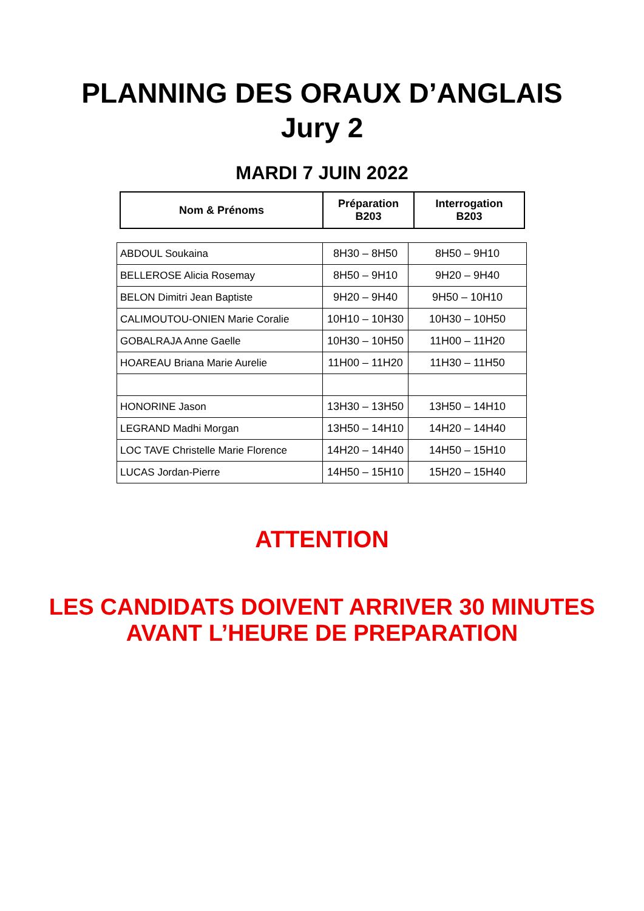PLANNING DES ORAUX D’ANGLAIS
Jury 2
MARDI 7 JUIN 2022
| Nom & Prénoms | Préparation B203 | Interrogation B203 |
| --- | --- | --- |
| ABDOUL Soukaina | 8H30 – 8H50 | 8H50 – 9H10 |
| BELLEROSE Alicia Rosemay | 8H50 – 9H10 | 9H20 – 9H40 |
| BELON Dimitri Jean Baptiste | 9H20 – 9H40 | 9H50 – 10H10 |
| CALIMOUTOU-ONIEN Marie Coralie | 10H10 – 10H30 | 10H30 – 10H50 |
| GOBALRAJA Anne Gaelle | 10H30 – 10H50 | 11H00 – 11H20 |
| HOAREAU Briana Marie Aurelie | 11H00 – 11H20 | 11H30 – 11H50 |
| HONORINE Jason | 13H30 – 13H50 | 13H50 – 14H10 |
| LEGRAND Madhi Morgan | 13H50 – 14H10 | 14H20 – 14H40 |
| LOC TAVE Christelle Marie Florence | 14H20 – 14H40 | 14H50 – 15H10 |
| LUCAS Jordan-Pierre | 14H50 – 15H10 | 15H20 – 15H40 |
ATTENTION
LES CANDIDATS DOIVENT ARRIVER 30 MINUTES
AVANT L’HEURE DE PREPARATION